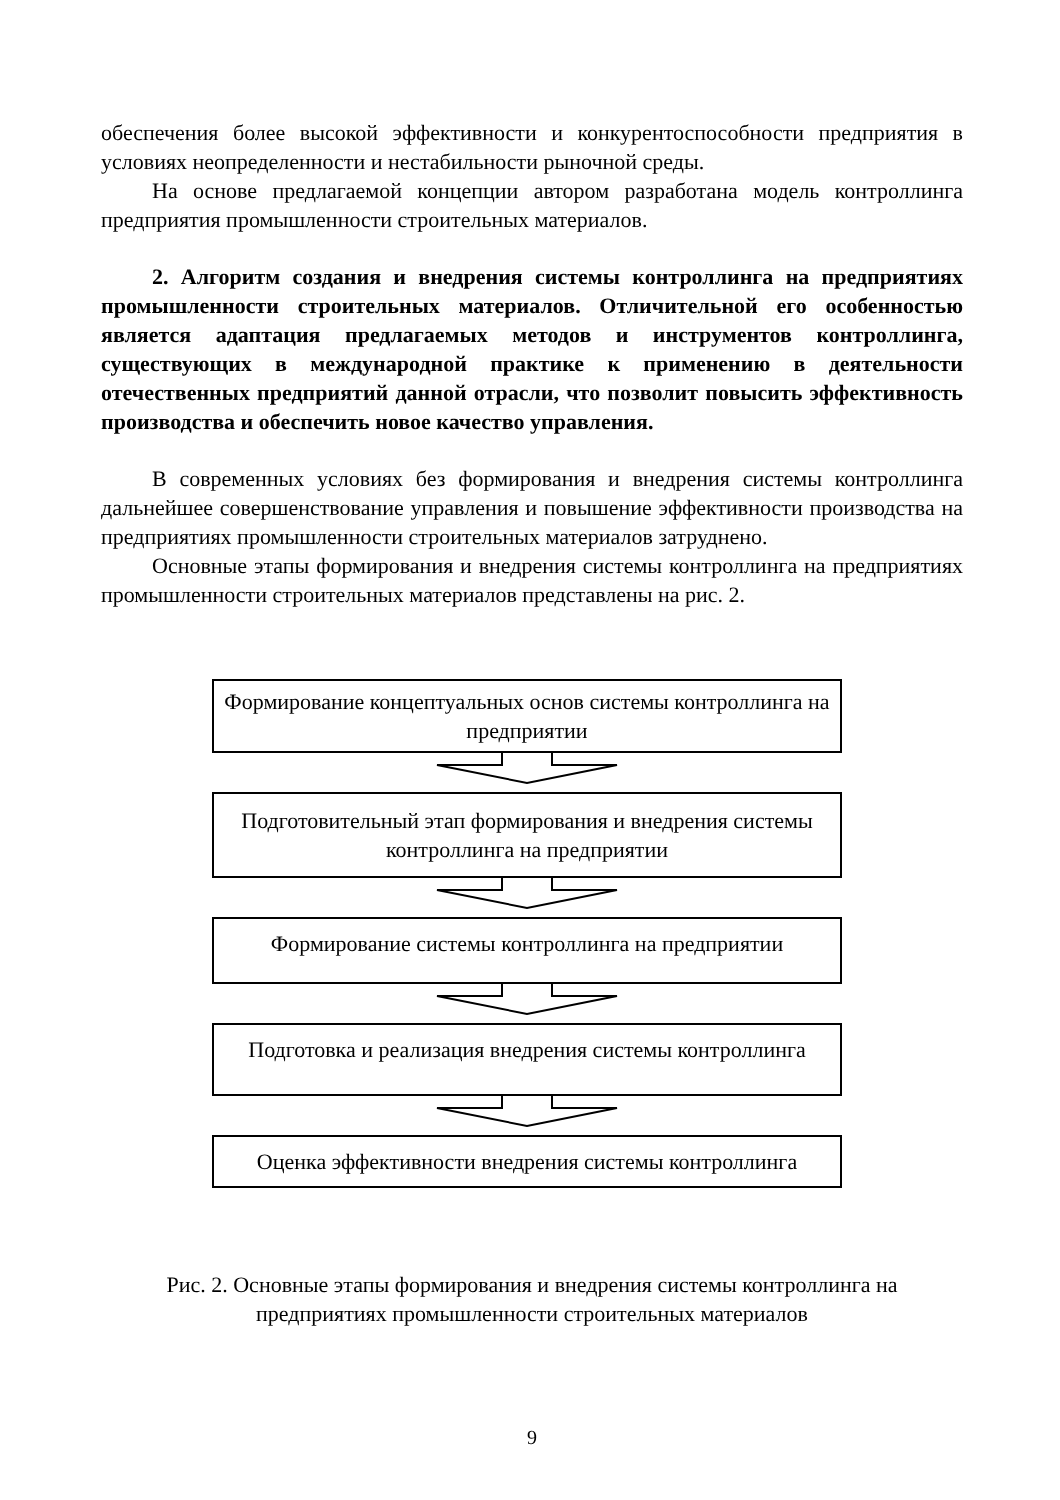обеспечения более высокой эффективности и конкурентоспособности предприятия в условиях неопределенности и нестабильности рыночной среды.
На основе предлагаемой концепции автором разработана модель контроллинга предприятия промышленности строительных материалов.
2. Алгоритм создания и внедрения системы контроллинга на предприятиях промышленности строительных материалов. Отличительной его особенностью является адаптация предлагаемых методов и инструментов контроллинга, существующих в международной практике к применению в деятельности отечественных предприятий данной отрасли, что позволит повысить эффективность производства и обеспечить новое качество управления.
В современных условиях без формирования и внедрения системы контроллинга дальнейшее совершенствование управления и повышение эффективности производства на предприятиях промышленности строительных материалов затруднено.
Основные этапы формирования и внедрения системы контроллинга на предприятиях промышленности строительных материалов представлены на рис. 2.
Формирование концептуальных основ системы контроллинга на предприятии
Подготовительный этап формирования и внедрения системы контроллинга на предприятии
Формирование системы контроллинга на предприятии
Подготовка и реализация внедрения системы контроллинга
Оценка эффективности внедрения системы контроллинга
Рис. 2. Основные этапы формирования и внедрения системы контроллинга на предприятиях промышленности строительных материалов
9